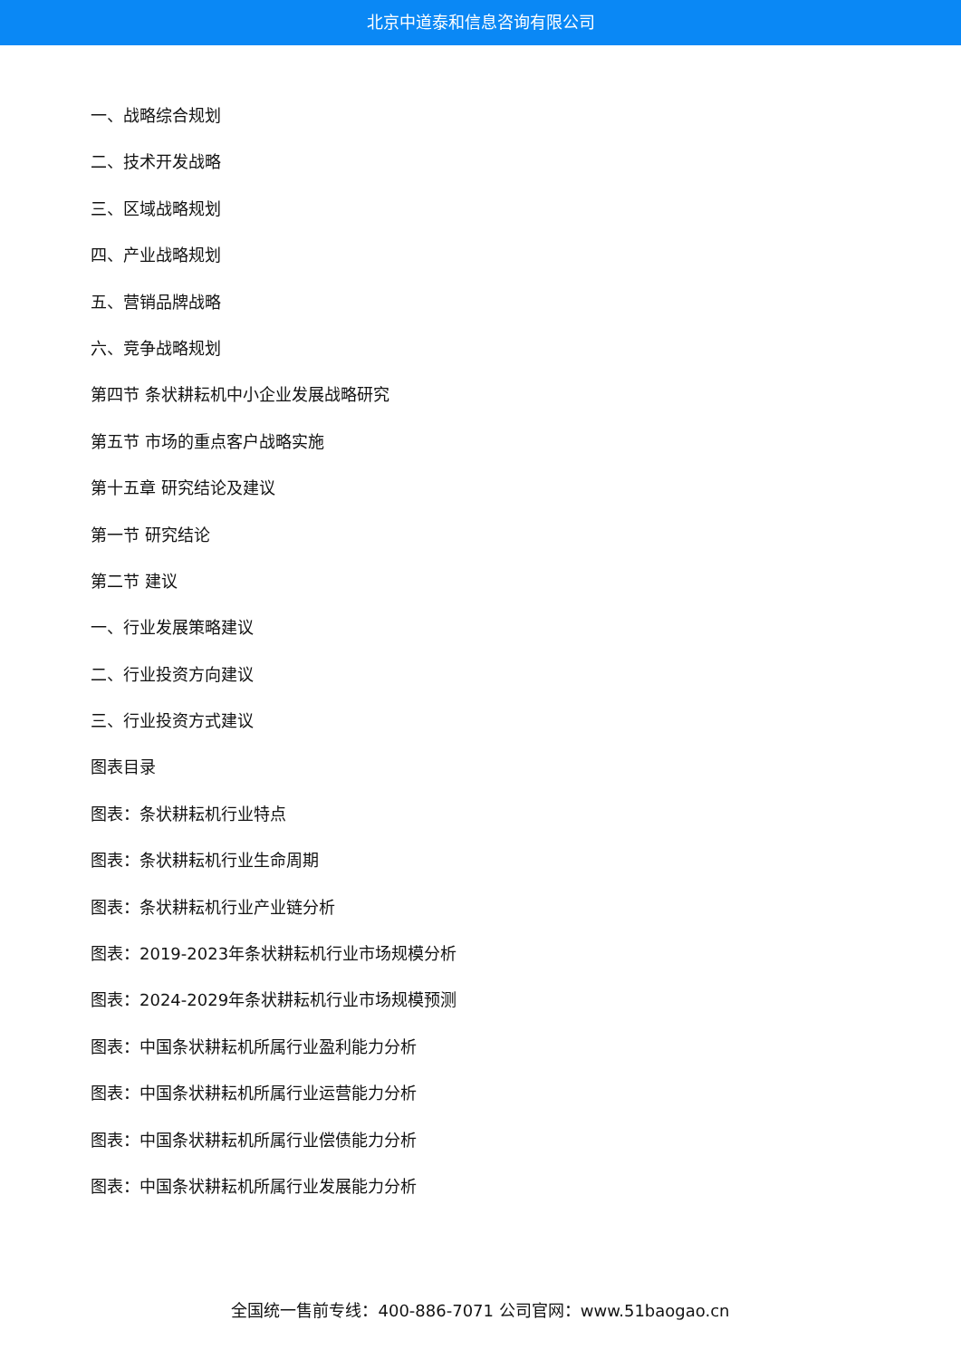北京中道泰和信息咨询有限公司
一、战略综合规划
二、技术开发战略
三、区域战略规划
四、产业战略规划
五、营销品牌战略
六、竞争战略规划
第四节 条状耕耘机中小企业发展战略研究
第五节 市场的重点客户战略实施
第十五章 研究结论及建议
第一节 研究结论
第二节 建议
一、行业发展策略建议
二、行业投资方向建议
三、行业投资方式建议
图表目录
图表：条状耕耘机行业特点
图表：条状耕耘机行业生命周期
图表：条状耕耘机行业产业链分析
图表：2019-2023年条状耕耘机行业市场规模分析
图表：2024-2029年条状耕耘机行业市场规模预测
图表：中国条状耕耘机所属行业盈利能力分析
图表：中国条状耕耘机所属行业运营能力分析
图表：中国条状耕耘机所属行业偿债能力分析
图表：中国条状耕耘机所属行业发展能力分析
全国统一售前专线：400-886-7071 公司官网：www.51baogao.cn